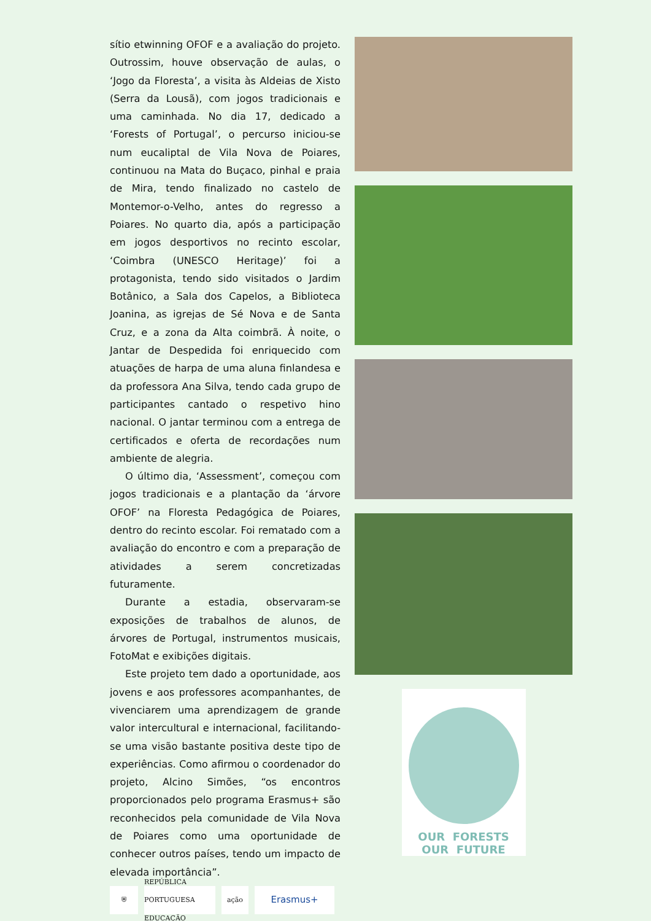sítio etwinning OFOF e a avaliação do projeto. Outrossim, houve observação de aulas, o ‘Jogo da Floresta’, a visita às Aldeias de Xisto (Serra da Lousã), com jogos tradicionais e uma caminhada. No dia 17, dedicado a ‘Forests of Portugal’, o percurso iniciou-se num eucaliptal de Vila Nova de Poiares, continuou na Mata do Buçaco, pinhal e praia de Mira, tendo finalizado no castelo de Montemor-o-Velho, antes do regresso a Poiares. No quarto dia, após a participação em jogos desportivos no recinto escolar, ‘Coimbra (UNESCO Heritage)’ foi a protagonista, tendo sido visitados o Jardim Botânico, a Sala dos Capelos, a Biblioteca Joanina, as igrejas de Sé Nova e de Santa Cruz, e a zona da Alta coimbrã. À noite, o Jantar de Despedida foi enriquecido com atuações de harpa de uma aluna finlandesa e da professora Ana Silva, tendo cada grupo de participantes cantado o respetivo hino nacional. O jantar terminou com a entrega de certificados e oferta de recordações num ambiente de alegria.
O último dia, ‘Assessment’, começou com jogos tradicionais e a plantação da ‘árvore OFOF’ na Floresta Pedagógica de Poiares, dentro do recinto escolar. Foi rematado com a avaliação do encontro e com a preparação de atividades a serem concretizadas futuramente.
Durante a estadia, observaram-se exposições de trabalhos de alunos, de árvores de Portugal, instrumentos musicais, FotoMat e exibições digitais.
Este projeto tem dado a oportunidade, aos jovens e aos professores acompanhantes, de vivenciarem uma aprendizagem de grande valor intercultural e internacional, facilitando-se uma visão bastante positiva deste tipo de experiências. Como afirmou o coordenador do projeto, Alcino Simões, “os encontros proporcionados pelo programa Erasmus+ são reconhecidos pela comunidade de Vila Nova de Poiares como uma oportunidade de conhecer outros países, tendo um impacto de elevada importância”.
⛨
REPÚBLICA PORTUGUESA
EDUCAÇÃO
ação
Erasmus+
OUR FORESTS
OUR FUTURE